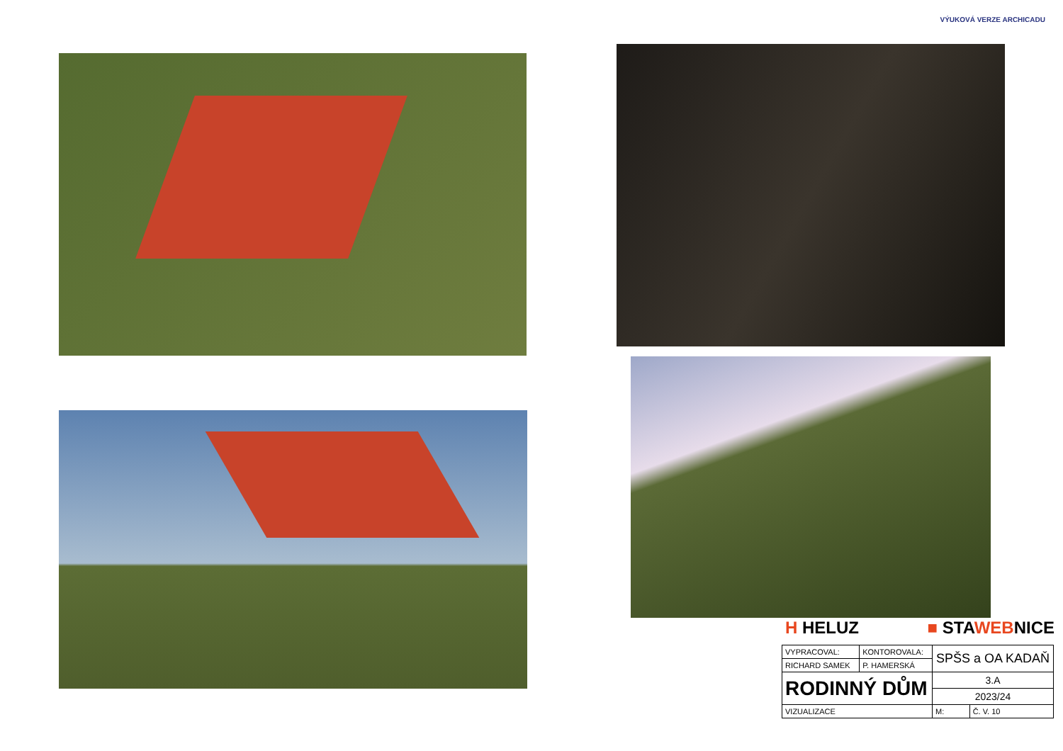VÝUKOVÁ VERZE ARCHICADU
H HELUZ ■ STAWEBNICE
| VYPRACOVAL: | KONTOROVALA: | SPŠS a OA KADAŇ | |
| RICHARD SAMEK | P. HAMERSKÁ | | |
| RODINNÝ DŮM | | 3.A | |
| | | 2023/24 | |
| VIZUALIZACE | | M: | Č. V. 10 |